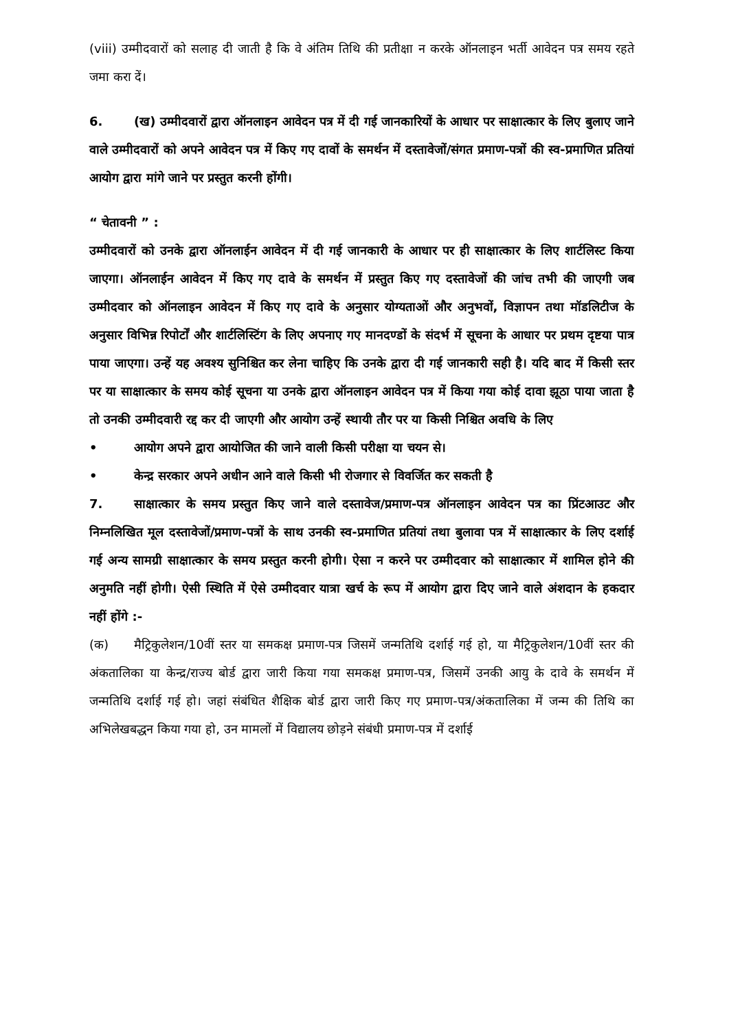(viii) उम्मीदवारों को सलाह दी जाती है कि वे अंतिम तिथि की प्रतीक्षा न करके ऑनलाइन भर्ती आवेदन पत्र समय रहते जमा करा दें।
6. (ख) उम्मीदवारों द्वारा ऑनलाइन आवेदन पत्र में दी गई जानकारियों के आधार पर साक्षात्कार के लिए बुलाए जाने वाले उम्मीदवारों को अपने आवेदन पत्र में किए गए दावों के समर्थन में दस्तावेजों/संगत प्रमाण-पत्रों की स्व-प्रमाणित प्रतियां आयोग द्वारा मांगे जाने पर प्रस्तुत करनी होंगी।
“ चेतावनी ” :
उम्मीदवारों को उनके द्वारा ऑनलाईन आवेदन में दी गई जानकारी के आधार पर ही साक्षात्कार के लिए शार्टलिस्ट किया जाएगा। ऑनलाईन आवेदन में किए गए दावे के समर्थन में प्रस्तुत किए गए दस्तावेजों की जांच तभी की जाएगी जब उम्मीदवार को ऑनलाइन आवेदन में किए गए दावे के अनुसार योग्यताओं और अनुभवों, विज्ञापन तथा मॉडलिटीज के अनुसार विभिन्न रिपोर्टों और शार्टलिस्टिंग के लिए अपनाए गए मानदण्डों के संदर्भ में सूचना के आधार पर प्रथम दृष्टया पात्र पाया जाएगा। उन्हें यह अवश्य सुनिश्चित कर लेना चाहिए कि उनके द्वारा दी गई जानकारी सही है। यदि बाद में किसी स्तर पर या साक्षात्कार के समय कोई सूचना या उनके द्वारा ऑनलाइन आवेदन पत्र में किया गया कोई दावा झूठा पाया जाता है तो उनकी उम्मीदवारी रद्द कर दी जाएगी और आयोग उन्हें स्थायी तौर पर या किसी निश्चित अवधि के लिए
• आयोग अपने द्वारा आयोजित की जाने वाली किसी परीक्षा या चयन से।
• केन्द्र सरकार अपने अधीन आने वाले किसी भी रोजगार से विवर्जित कर सकती है
7. साक्षात्कार के समय प्रस्तुत किए जाने वाले दस्तावेज/प्रमाण-पत्र ऑनलाइन आवेदन पत्र का प्रिंटआउट और निम्नलिखित मूल दस्तावेजों/प्रमाण-पत्रों के साथ उनकी स्व-प्रमाणित प्रतियां तथा बुलावा पत्र में साक्षात्कार के लिए दर्शाई गई अन्य सामग्री साक्षात्कार के समय प्रस्तुत करनी होगी। ऐसा न करने पर उम्मीदवार को साक्षात्कार में शामिल होने की अनुमति नहीं होगी। ऐसी स्थिति में ऐसे उम्मीदवार यात्रा खर्च के रूप में आयोग द्वारा दिए जाने वाले अंशदान के हकदार नहीं होंगे :-
(क) मैट्रिकुलेशन/10वीं स्तर या समकक्ष प्रमाण-पत्र जिसमें जन्मतिथि दर्शाई गई हो, या मैट्रिकुलेशन/10वीं स्तर की अंकतालिका या केन्द्र/राज्य बोर्ड द्वारा जारी किया गया समकक्ष प्रमाण-पत्र, जिसमें उनकी आयु के दावे के समर्थन में जन्मतिथि दर्शाई गई हो। जहां संबंधित शैक्षिक बोर्ड द्वारा जारी किए गए प्रमाण-पत्र/अंकतालिका में जन्म की तिथि का अभिलेखबद्धन किया गया हो, उन मामलों में विद्यालय छोड़ने संबंधी प्रमाण-पत्र में दर्शाई